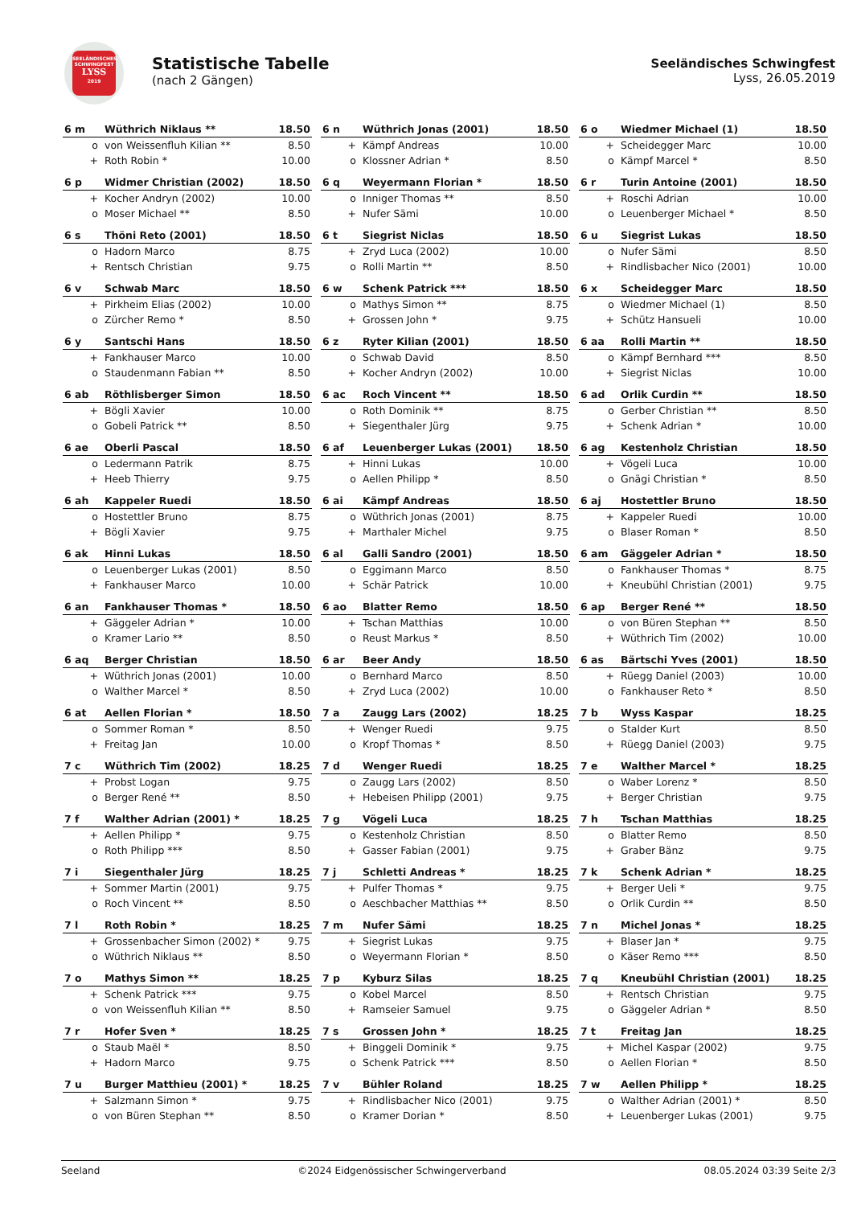SEELÄNDISCHES
SCHWINGFEST
LYSS
2019
Statistische Tabelle
(nach 2 Gängen)
Seeländisches Schwingfest
Lyss, 26.05.2019
| 6 m | Wüthrich Niklaus ** | 18.50 |
| --- | --- | --- |
| o | von Weissenfluh Kilian ** | 8.50 |
| + | Roth Robin * | 10.00 |
| 6 n | Wüthrich Jonas (2001) | 18.50 |
| --- | --- | --- |
| + | Kämpf Andreas | 10.00 |
| o | Klossner Adrian * | 8.50 |
| 6 o | Wiedmer Michael (1) | 18.50 |
| --- | --- | --- |
| + | Scheidegger Marc | 10.00 |
| o | Kämpf Marcel * | 8.50 |
| 6 p | Widmer Christian (2002) | 18.50 |
| --- | --- | --- |
| + | Kocher Andryn (2002) | 10.00 |
| o | Moser Michael ** | 8.50 |
| 6 q | Weyermann Florian * | 18.50 |
| --- | --- | --- |
| o | Inniger Thomas ** | 8.50 |
| + | Nufer Sämi | 10.00 |
| 6 r | Turin Antoine (2001) | 18.50 |
| --- | --- | --- |
| + | Roschi Adrian | 10.00 |
| o | Leuenberger Michael * | 8.50 |
| 6 s | Thöni Reto (2001) | 18.50 |
| --- | --- | --- |
| o | Hadorn Marco | 8.75 |
| + | Rentsch Christian | 9.75 |
| 6 t | Siegrist Niclas | 18.50 |
| --- | --- | --- |
| + | Zryd Luca (2002) | 10.00 |
| o | Rolli Martin ** | 8.50 |
| 6 u | Siegrist Lukas | 18.50 |
| --- | --- | --- |
| o | Nufer Sämi | 8.50 |
| + | Rindlisbacher Nico (2001) | 10.00 |
| 6 v | Schwab Marc | 18.50 |
| --- | --- | --- |
| + | Pirkheim Elias (2002) | 10.00 |
| o | Zürcher Remo * | 8.50 |
| 6 w | Schenk Patrick *** | 18.50 |
| --- | --- | --- |
| o | Mathys Simon ** | 8.75 |
| + | Grossen John * | 9.75 |
| 6 x | Scheidegger Marc | 18.50 |
| --- | --- | --- |
| o | Wiedmer Michael (1) | 8.50 |
| + | Schütz Hansueli | 10.00 |
| 6 y | Santschi Hans | 18.50 |
| --- | --- | --- |
| + | Fankhauser Marco | 10.00 |
| o | Staudenmann Fabian ** | 8.50 |
| 6 z | Ryter Kilian (2001) | 18.50 |
| --- | --- | --- |
| o | Schwab David | 8.50 |
| + | Kocher Andryn (2002) | 10.00 |
| 6 aa | Rolli Martin ** | 18.50 |
| --- | --- | --- |
| o | Kämpf Bernhard *** | 8.50 |
| + | Siegrist Niclas | 10.00 |
| 6 ab | Röthlisberger Simon | 18.50 |
| --- | --- | --- |
| + | Bögli Xavier | 10.00 |
| o | Gobeli Patrick ** | 8.50 |
| 6 ac | Roch Vincent ** | 18.50 |
| --- | --- | --- |
| o | Roth Dominik ** | 8.75 |
| + | Siegenthaler Jürg | 9.75 |
| 6 ad | Orlik Curdin ** | 18.50 |
| --- | --- | --- |
| o | Gerber Christian ** | 8.50 |
| + | Schenk Adrian * | 10.00 |
| 6 ae | Oberli Pascal | 18.50 |
| --- | --- | --- |
| o | Ledermann Patrik | 8.75 |
| + | Heeb Thierry | 9.75 |
| 6 af | Leuenberger Lukas (2001) | 18.50 |
| --- | --- | --- |
| + | Hinni Lukas | 10.00 |
| o | Aellen Philipp * | 8.50 |
| 6 ag | Kestenholz Christian | 18.50 |
| --- | --- | --- |
| + | Vögeli Luca | 10.00 |
| o | Gnägi Christian * | 8.50 |
| 6 ah | Kappeler Ruedi | 18.50 |
| --- | --- | --- |
| o | Hostettler Bruno | 8.75 |
| + | Bögli Xavier | 9.75 |
| 6 ai | Kämpf Andreas | 18.50 |
| --- | --- | --- |
| o | Wüthrich Jonas (2001) | 8.75 |
| + | Marthaler Michel | 9.75 |
| 6 aj | Hostettler Bruno | 18.50 |
| --- | --- | --- |
| + | Kappeler Ruedi | 10.00 |
| o | Blaser Roman * | 8.50 |
| 6 ak | Hinni Lukas | 18.50 |
| --- | --- | --- |
| o | Leuenberger Lukas (2001) | 8.50 |
| + | Fankhauser Marco | 10.00 |
| 6 al | Galli Sandro (2001) | 18.50 |
| --- | --- | --- |
| o | Eggimann Marco | 8.50 |
| + | Schär Patrick | 10.00 |
| 6 am | Gäggeler Adrian * | 18.50 |
| --- | --- | --- |
| o | Fankhauser Thomas * | 8.75 |
| + | Kneubühl Christian (2001) | 9.75 |
| 6 an | Fankhauser Thomas * | 18.50 |
| --- | --- | --- |
| + | Gäggeler Adrian * | 10.00 |
| o | Kramer Lario ** | 8.50 |
| 6 ao | Blatter Remo | 18.50 |
| --- | --- | --- |
| + | Tschan Matthias | 10.00 |
| o | Reust Markus * | 8.50 |
| 6 ap | Berger René ** | 18.50 |
| --- | --- | --- |
| o | von Büren Stephan ** | 8.50 |
| + | Wüthrich Tim (2002) | 10.00 |
| 6 aq | Berger Christian | 18.50 |
| --- | --- | --- |
| + | Wüthrich Jonas (2001) | 10.00 |
| o | Walther Marcel * | 8.50 |
| 6 ar | Beer Andy | 18.50 |
| --- | --- | --- |
| o | Bernhard Marco | 8.50 |
| + | Zryd Luca (2002) | 10.00 |
| 6 as | Bärtschi Yves (2001) | 18.50 |
| --- | --- | --- |
| + | Rüegg Daniel (2003) | 10.00 |
| o | Fankhauser Reto * | 8.50 |
| 6 at | Aellen Florian * | 18.50 |
| --- | --- | --- |
| o | Sommer Roman * | 8.50 |
| + | Freitag Jan | 10.00 |
| 7 a | Zaugg Lars (2002) | 18.25 |
| --- | --- | --- |
| + | Wenger Ruedi | 9.75 |
| o | Kropf Thomas * | 8.50 |
| 7 b | Wyss Kaspar | 18.25 |
| --- | --- | --- |
| o | Stalder Kurt | 8.50 |
| + | Rüegg Daniel (2003) | 9.75 |
| 7 c | Wüthrich Tim (2002) | 18.25 |
| --- | --- | --- |
| + | Probst Logan | 9.75 |
| o | Berger René ** | 8.50 |
| 7 d | Wenger Ruedi | 18.25 |
| --- | --- | --- |
| o | Zaugg Lars (2002) | 8.50 |
| + | Hebeisen Philipp (2001) | 9.75 |
| 7 e | Walther Marcel * | 18.25 |
| --- | --- | --- |
| o | Waber Lorenz * | 8.50 |
| + | Berger Christian | 9.75 |
| 7 f | Walther Adrian (2001) * | 18.25 |
| --- | --- | --- |
| + | Aellen Philipp * | 9.75 |
| o | Roth Philipp *** | 8.50 |
| 7 g | Vögeli Luca | 18.25 |
| --- | --- | --- |
| o | Kestenholz Christian | 8.50 |
| + | Gasser Fabian (2001) | 9.75 |
| 7 h | Tschan Matthias | 18.25 |
| --- | --- | --- |
| o | Blatter Remo | 8.50 |
| + | Graber Bänz | 9.75 |
| 7 i | Siegenthaler Jürg | 18.25 |
| --- | --- | --- |
| + | Sommer Martin (2001) | 9.75 |
| o | Roch Vincent ** | 8.50 |
| 7 j | Schletti Andreas * | 18.25 |
| --- | --- | --- |
| + | Pulfer Thomas * | 9.75 |
| o | Aeschbacher Matthias ** | 8.50 |
| 7 k | Schenk Adrian * | 18.25 |
| --- | --- | --- |
| + | Berger Ueli * | 9.75 |
| o | Orlik Curdin ** | 8.50 |
| 7 l | Roth Robin * | 18.25 |
| --- | --- | --- |
| + | Grossenbacher Simon (2002) * | 9.75 |
| o | Wüthrich Niklaus ** | 8.50 |
| 7 m | Nufer Sämi | 18.25 |
| --- | --- | --- |
| + | Siegrist Lukas | 9.75 |
| o | Weyermann Florian * | 8.50 |
| 7 n | Michel Jonas * | 18.25 |
| --- | --- | --- |
| + | Blaser Jan * | 9.75 |
| o | Käser Remo *** | 8.50 |
| 7 o | Mathys Simon ** | 18.25 |
| --- | --- | --- |
| + | Schenk Patrick *** | 9.75 |
| o | von Weissenfluh Kilian ** | 8.50 |
| 7 p | Kyburz Silas | 18.25 |
| --- | --- | --- |
| o | Kobel Marcel | 8.50 |
| + | Ramseier Samuel | 9.75 |
| 7 q | Kneubühl Christian (2001) | 18.25 |
| --- | --- | --- |
| + | Rentsch Christian | 9.75 |
| o | Gäggeler Adrian * | 8.50 |
| 7 r | Hofer Sven * | 18.25 |
| --- | --- | --- |
| o | Staub Maël * | 8.50 |
| + | Hadorn Marco | 9.75 |
| 7 s | Grossen John * | 18.25 |
| --- | --- | --- |
| + | Binggeli Dominik * | 9.75 |
| o | Schenk Patrick *** | 8.50 |
| 7 t | Freitag Jan | 18.25 |
| --- | --- | --- |
| + | Michel Kaspar (2002) | 9.75 |
| o | Aellen Florian * | 8.50 |
| 7 u | Burger Matthieu (2001) * | 18.25 |
| --- | --- | --- |
| + | Salzmann Simon * | 9.75 |
| o | von Büren Stephan ** | 8.50 |
| 7 v | Bühler Roland | 18.25 |
| --- | --- | --- |
| + | Rindlisbacher Nico (2001) | 9.75 |
| o | Kramer Dorian * | 8.50 |
| 7 w | Aellen Philipp * | 18.25 |
| --- | --- | --- |
| o | Walther Adrian (2001) * | 8.50 |
| + | Leuenberger Lukas (2001) | 9.75 |
Seeland ©2024 Eidgenössischer Schwingerverband 08.05.2024 03:39 Seite 2/3